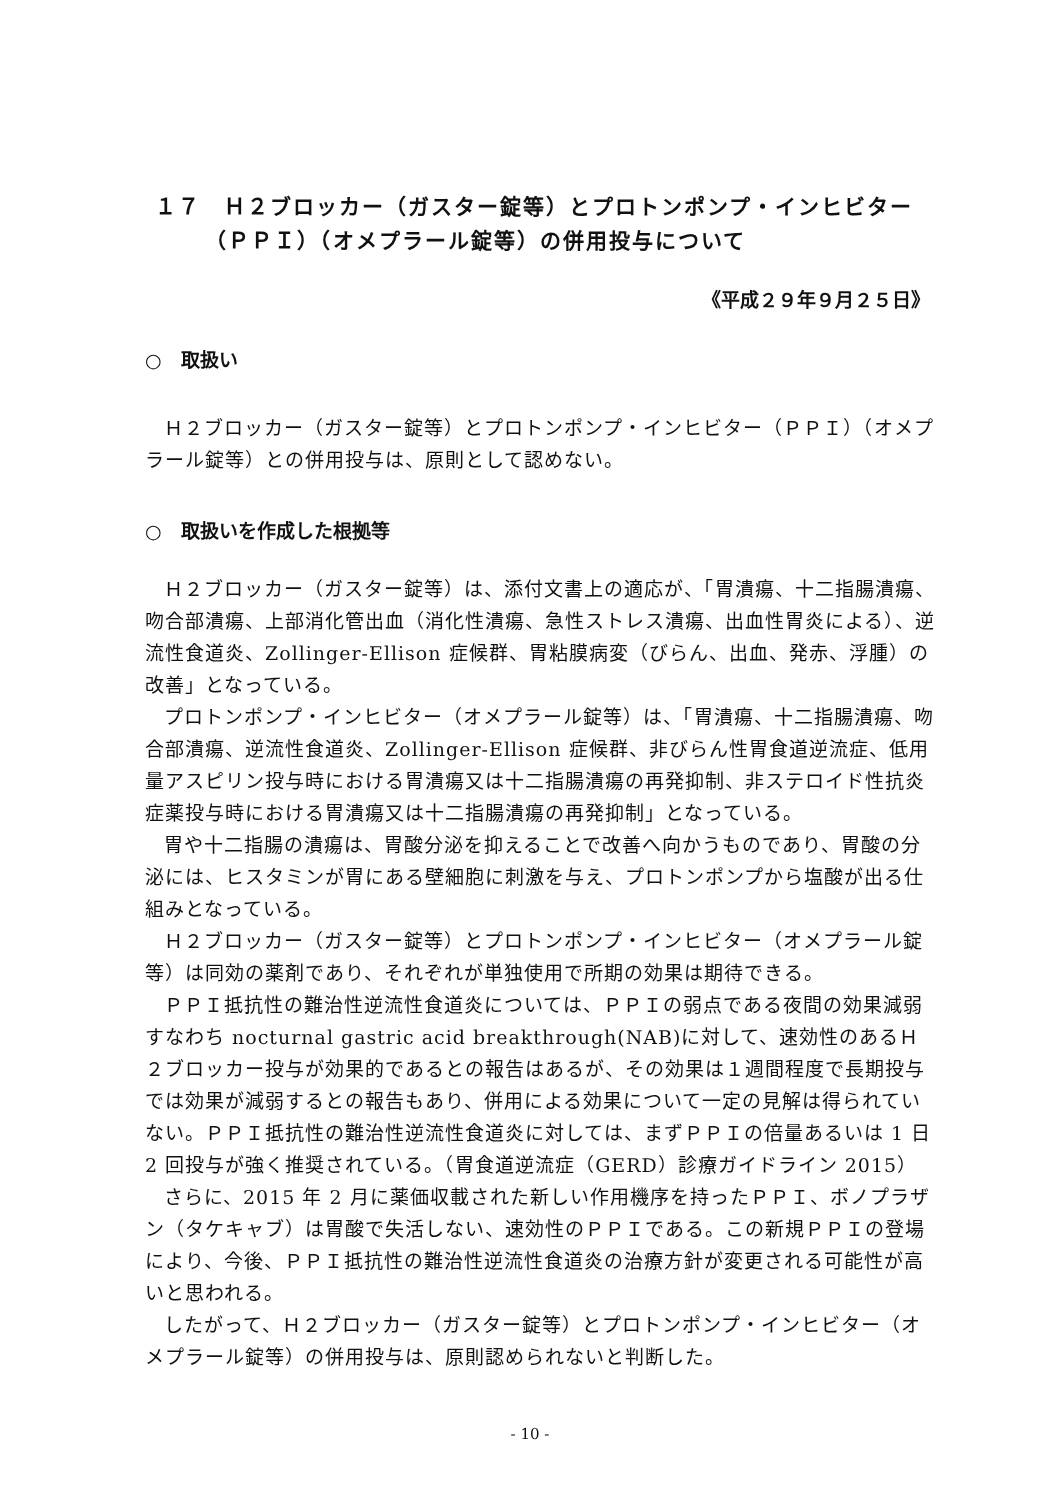１７　Ｈ２ブロッカー（ガスター錠等）とプロトンポンプ・インヒビター
（ＰＰＩ）（オメプラール錠等）の併用投与について
《平成２９年９月２５日》
○　取扱い
Ｈ２ブロッカー（ガスター錠等）とプロトンポンプ・インヒビター（ＰＰＩ）（オメプラール錠等）との併用投与は、原則として認めない。
○　取扱いを作成した根拠等
Ｈ２ブロッカー（ガスター錠等）は、添付文書上の適応が、「胃潰瘍、十二指腸潰瘍、吻合部潰瘍、上部消化管出血（消化性潰瘍、急性ストレス潰瘍、出血性胃炎による）、逆流性食道炎、Zollinger-Ellison 症候群、胃粘膜病変（びらん、出血、発赤、浮腫）の改善」となっている。
プロトンポンプ・インヒビター（オメプラール錠等）は、「胃潰瘍、十二指腸潰瘍、吻合部潰瘍、逆流性食道炎、Zollinger-Ellison 症候群、非びらん性胃食道逆流症、低用量アスピリン投与時における胃潰瘍又は十二指腸潰瘍の再発抑制、非ステロイド性抗炎症薬投与時における胃潰瘍又は十二指腸潰瘍の再発抑制」となっている。
胃や十二指腸の潰瘍は、胃酸分泌を抑えることで改善へ向かうものであり、胃酸の分泌には、ヒスタミンが胃にある壁細胞に刺激を与え、プロトンポンプから塩酸が出る仕組みとなっている。
Ｈ２ブロッカー（ガスター錠等）とプロトンポンプ・インヒビター（オメプラール錠等）は同効の薬剤であり、それぞれが単独使用で所期の効果は期待できる。
ＰＰＩ抵抗性の難治性逆流性食道炎については、ＰＰＩの弱点である夜間の効果減弱すなわち nocturnal gastric acid breakthrough(NAB)に対して、速効性のあるＨ２ブロッカー投与が効果的であるとの報告はあるが、その効果は１週間程度で長期投与では効果が減弱するとの報告もあり、併用による効果について一定の見解は得られていない。ＰＰＩ抵抗性の難治性逆流性食道炎に対しては、まずＰＰＩの倍量あるいは 1 日 2 回投与が強く推奨されている。（胃食道逆流症（GERD）診療ガイドライン 2015）
さらに、2015 年 2 月に薬価収載された新しい作用機序を持ったＰＰＩ、ボノプラザン（タケキャブ）は胃酸で失活しない、速効性のＰＰＩである。この新規ＰＰＩの登場により、今後、ＰＰＩ抵抗性の難治性逆流性食道炎の治療方針が変更される可能性が高いと思われる。
したがって、Ｈ２ブロッカー（ガスター錠等）とプロトンポンプ・インヒビター（オメプラール錠等）の併用投与は、原則認められないと判断した。
- 10 -